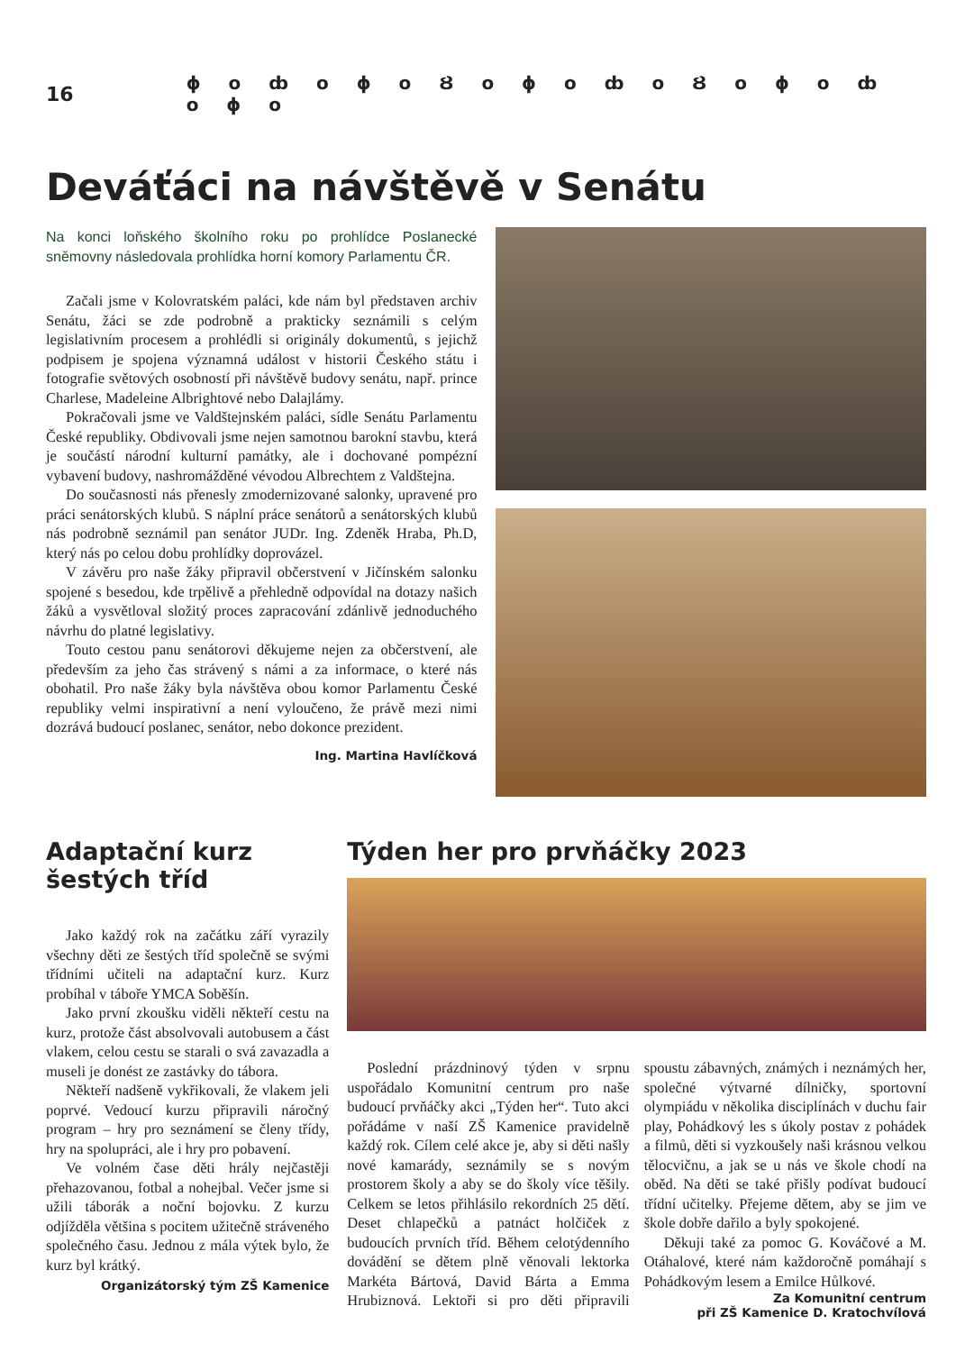16 ɸ o ȸ o ɸ o Ȣ o ɸ o ȸ o Ȣ o ɸ o ȸ o ɸ o
Deváťáci na návštěvě v Senátu
Na konci loňského školního roku po prohlídce Poslanecké sněmovny následovala prohlídka horní komory Parlamentu ČR.
Začali jsme v Kolovratském paláci, kde nám byl představen archiv Senátu, žáci se zde podrobně a prakticky seznámili s celým legislativním procesem a prohlédli si originály dokumentů, s jejichž podpisem je spojena významná událost v historii Českého státu i fotografie světových osobností při návštěvě budovy senátu, např. prince Charlese, Madeleine Albrightové nebo Dalajlámy.
Pokračovali jsme ve Valdštejnském paláci, sídle Senátu Parlamentu České republiky. Obdivovali jsme nejen samotnou barokní stavbu, která je součástí národní kulturní památky, ale i dochované pompézní vybavení budovy, nashromážděné vévodou Albrechtem z Valdštejna.
Do současnosti nás přenesly zmodernizované salonky, upravené pro práci senátorských klubů. S náplní práce senátorů a senátorských klubů nás podrobně seznámil pan senátor JUDr. Ing. Zdeněk Hraba, Ph.D, který nás po celou dobu prohlídky doprovázel.
V závěru pro naše žáky připravil občerstvení v Jičínském salonku spojené s besedou, kde trpělivě a přehledně odpovídal na dotazy našich žáků a vysvětloval složitý proces zapracování zdánlivě jednoduchého návrhu do platné legislativy.
Touto cestou panu senátorovi děkujeme nejen za občerstvení, ale především za jeho čas strávený s námi a za informace, o které nás obohatil. Pro naše žáky byla návštěva obou komor Parlamentu České republiky velmi inspirativní a není vyloučeno, že právě mezi nimi dozrává budoucí poslanec, senátor, nebo dokonce prezident.
Ing. Martina Havlíčková
Adaptační kurz šestých tříd
Jako každý rok na začátku září vyrazily všechny děti ze šestých tříd společně se svými třídními učiteli na adaptační kurz. Kurz probíhal v táboře YMCA Soběšín.
Jako první zkoušku viděli někteří cestu na kurz, protože část absolvovali autobusem a část vlakem, celou cestu se starali o svá zavazadla a museli je donést ze zastávky do tábora.
Někteří nadšeně vykřikovali, že vlakem jeli poprvé. Vedoucí kurzu připravili náročný program – hry pro seznámení se členy třídy, hry na spolupráci, ale i hry pro pobavení.
Ve volném čase děti hrály nejčastěji přehazovanou, fotbal a nohejbal. Večer jsme si užili táborák a noční bojovku. Z kurzu odjížděla většina s pocitem užitečně stráveného společného času. Jednou z mála výtek bylo, že kurz byl krátký.
Organizátorský tým ZŠ Kamenice
Týden her pro prvňáčky 2023
Poslední prázdninový týden v srpnu uspořádalo Komunitní centrum pro naše budoucí prvňáčky akci „Týden her“. Tuto akci pořádáme v naší ZŠ Kamenice pravidelně každý rok. Cílem celé akce je, aby si děti našly nové kamarády, seznámily se s novým prostorem školy a aby se do školy více těšily. Celkem se letos přihlásilo rekordních 25 dětí. Deset chlapečků a patnáct holčiček z budoucích prvních tříd. Během celotýdenního dovádění se dětem plně věnovali lektorka Markéta Bártová, David Bárta a Emma Hrubiznová. Lektoři si pro děti připravili spoustu zábavných, známých i neznámých her, společné výtvarné dílničky, sportovní olympiádu v několika disciplínách v duchu fair play, Pohádkový les s úkoly postav z pohádek a filmů, děti si vyzkoušely naši krásnou velkou tělocvičnu, a jak se u nás ve škole chodí na oběd. Na děti se také přišly podívat budoucí třídní učitelky. Přejeme dětem, aby se jim ve škole dobře dařilo a byly spokojené.
Děkuji také za pomoc G. Kováčové a M. Otáhalové, které nám každoročně pomáhají s Pohádkovým lesem a Emilce Hůlkové.
Za Komunitní centrum
při ZŠ Kamenice D. Kratochvílová